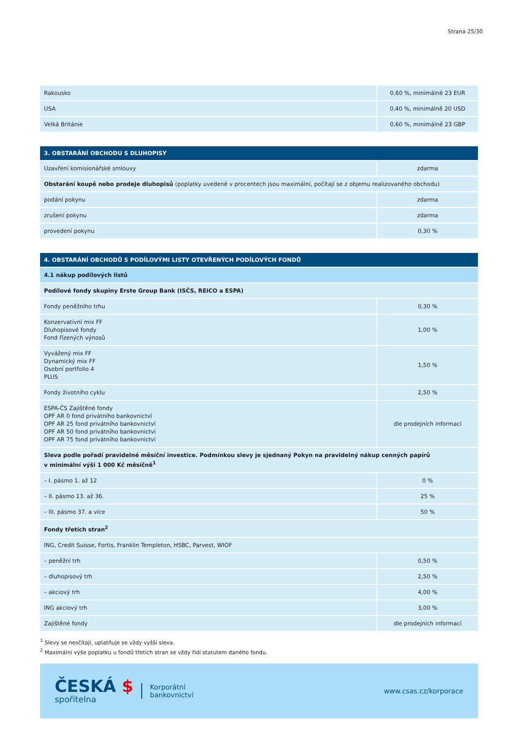Strana 25/30
| Rakousko | 0,60 %, minimálně 23 EUR |
| USA | 0,40 %, minimálně 20 USD |
| Velká Británie | 0,60 %, minimálně 23 GBP |
| 3. OBSTARÁNÍ OBCHODU S DLUHOPISY | |
| --- | --- |
| Uzavření komisionářské smlouvy | zdarma |
| Obstarání koupě nebo prodeje dluhopisů (poplatky uvedené v procentech jsou maximální, počítají se z objemu realizovaného obchodu) | |
| podání pokynu | zdarma |
| zrušení pokynu | zdarma |
| provedení pokynu | 0,30 % |
| 4. OBSTARÁNÍ OBCHODŮ S PODÍLOVÝMI LISTY OTEVŘENÝCH PODÍLOVÝCH FONDŮ | |
| --- | --- |
| 4.1 nákup podílových listů | |
| Podílové fondy skupiny Erste Group Bank (ISČS, REICO a ESPA) | |
| Fondy peněžního trhu | 0,30 % |
| Konzervativní mix FF Dluhopisové fondy Fond řízených výnosů | 1,00 % |
| Vyvážený mix FF Dynamický mix FF Osobní portfolio 4 PLUS | 1,50 % |
| Fondy životního cyklu | 2,50 % |
| ESPA-ČS Zajištěné fondy OPF AR 0 fond privátního bankovnictví OPF AR 25 fond privátního bankovnictví OPF AR 50 fond privátního bankovnictví OPF AR 75 fond privátního bankovnictví | dle prodejních informací |
| Sleva podle pořadí pravidelné měsíční investice. Podmínkou slevy je sjednaný Pokyn na pravidelný nákup cenných papírů v minimální výši 1 000 Kč měsíčně<sup>1</sup> | |
| – I. pásmo 1. až 12 | 0 % |
| – II. pásmo 13. až 36. | 25 % |
| – III. pásmo 37. a více | 50 % |
| Fondy třetích stran<sup>2</sup> | |
| ING, Credit Suisse, Fortis, Franklin Templeton, HSBC, Parvest, WIOF | |
| – peněžní trh | 0,50 % |
| – dluhopisový trh | 2,50 % |
| – akciový trh | 4,00 % |
| ING akciový trh | 3,00 % |
| Zajištěné fondy | dle prodejních informací |
<sup>1</sup> Slevy se nesčítají, uplatňuje se vždy vyšší sleva.
<sup>2</sup> Maximální výše poplatku u fondů třetích stran se vždy řídí statutem daného fondu.
ČESKÁ $
spořitelna
Korporátní
bankovnictví
www.csas.cz/korporace